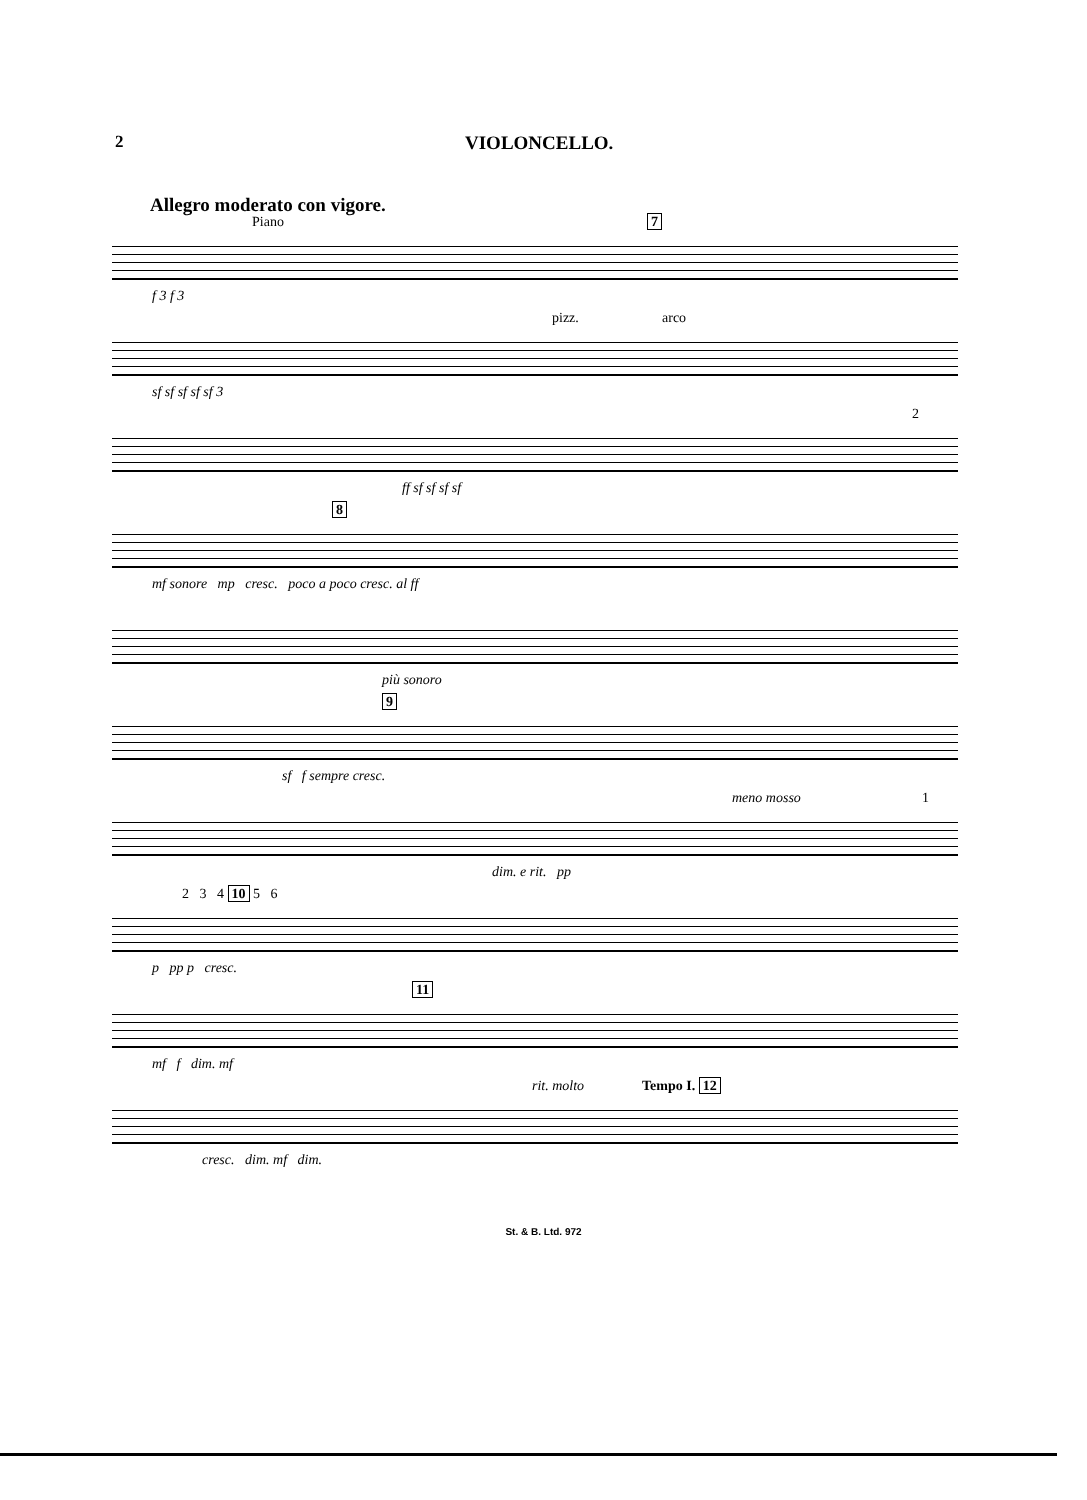2 VIOLONCELLO.
Allegro moderato con vigore.
Piano 7
f 3 f 3
pizz. arco
sf sf sf sf sf 3
2
ff sf sf sf sf
8
mf sonore mp cresc. poco a poco cresc. al ff
più sonoro
9
sf f sempre cresc.
meno mosso 1
dim. e rit. pp
2 3 4 10 5 6
p pp p cresc.
11
mf f dim. mf
rit. molto Tempo I. 12
cresc. dim. mf dim.
St. & B. Ltd. 972